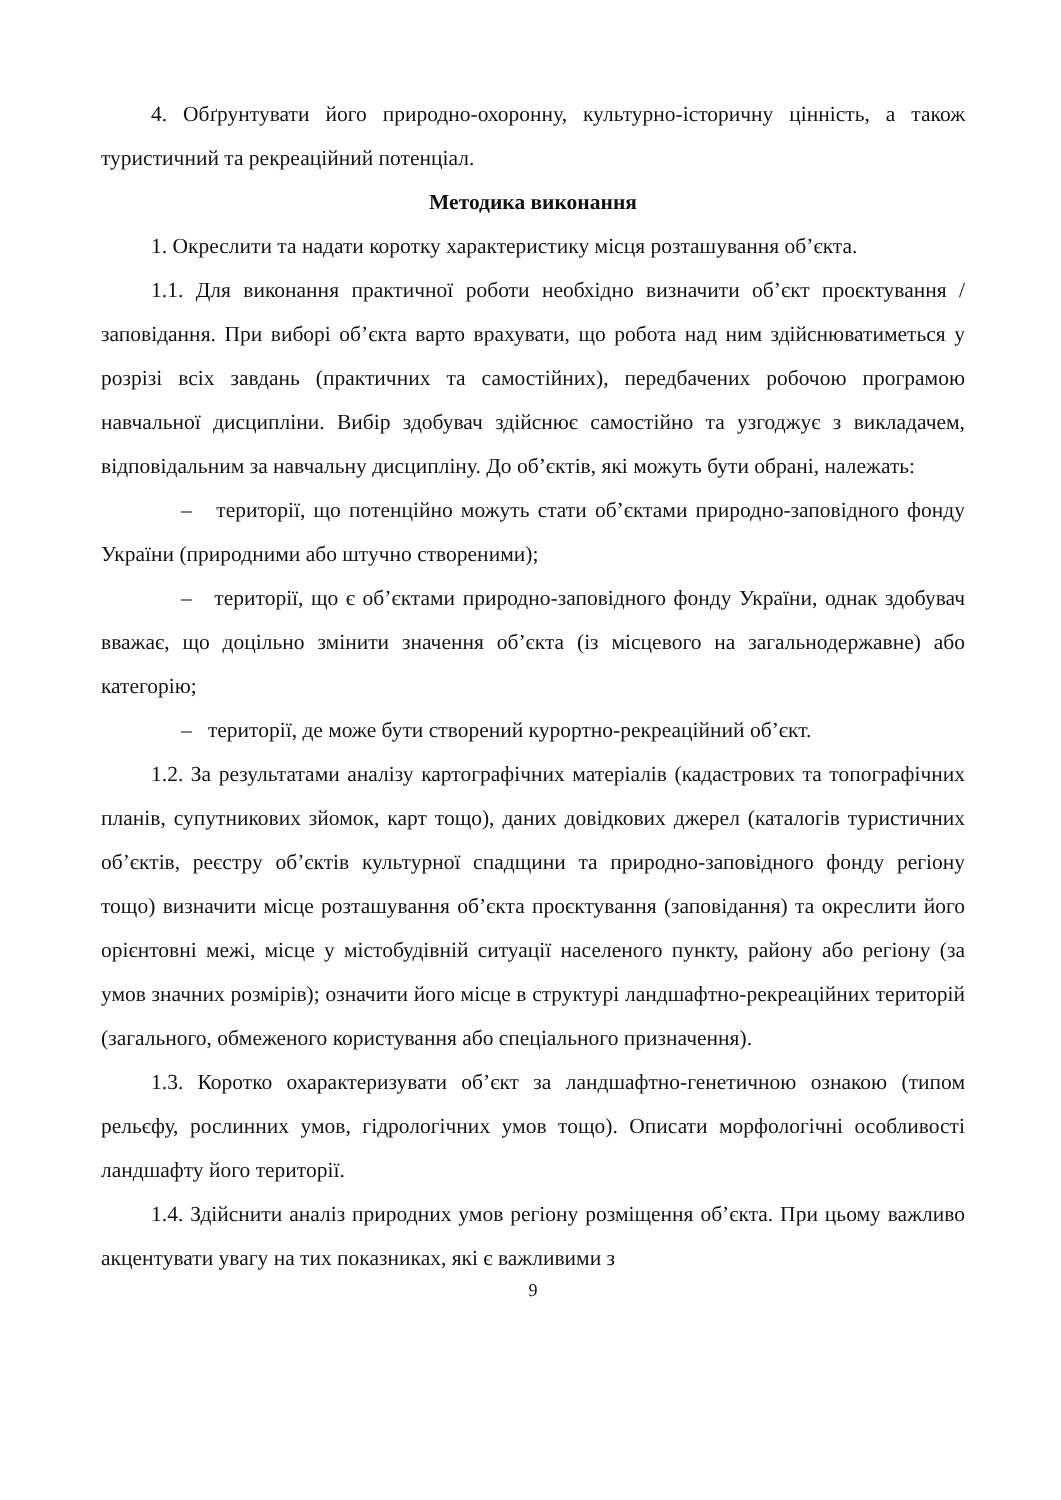4. Обґрунтувати його природно-охоронну, культурно-історичну цінність, а також туристичний та рекреаційний потенціал.
Методика виконання
1. Окреслити та надати коротку характеристику місця розташування об’єкта.
1.1. Для виконання практичної роботи необхідно визначити об’єкт проєктування / заповідання. При виборі об’єкта варто врахувати, що робота над ним здійснюватиметься у розрізі всіх завдань (практичних та самостійних), передбачених робочою програмою навчальної дисципліни. Вибір здобувач здійснює самостійно та узгоджує з викладачем, відповідальним за навчальну дисципліну. До об’єктів, які можуть бути обрані, належать:
– території, що потенційно можуть стати об’єктами природно-заповідного фонду України (природними або штучно створеними);
– території, що є об’єктами природно-заповідного фонду України, однак здобувач вважає, що доцільно змінити значення об’єкта (із місцевого на загальнодержавне) або категорію;
– території, де може бути створений курортно-рекреаційний об’єкт.
1.2. За результатами аналізу картографічних матеріалів (кадастрових та топографічних планів, супутникових зйомок, карт тощо), даних довідкових джерел (каталогів туристичних об’єктів, реєстру об’єктів культурної спадщини та природно-заповідного фонду регіону тощо) визначити місце розташування об’єкта проєктування (заповідання) та окреслити його орієнтовні межі, місце у містобудівній ситуації населеного пункту, району або регіону (за умов значних розмірів); означити його місце в структурі ландшафтно-рекреаційних територій (загального, обмеженого користування або спеціального призначення).
1.3. Коротко охарактеризувати об’єкт за ландшафтно-генетичною ознакою (типом рельєфу, рослинних умов, гідрологічних умов тощо). Описати морфологічні особливості ландшафту його території.
1.4. Здійснити аналіз природних умов регіону розміщення об’єкта. При цьому важливо акцентувати увагу на тих показниках, які є важливими з
9